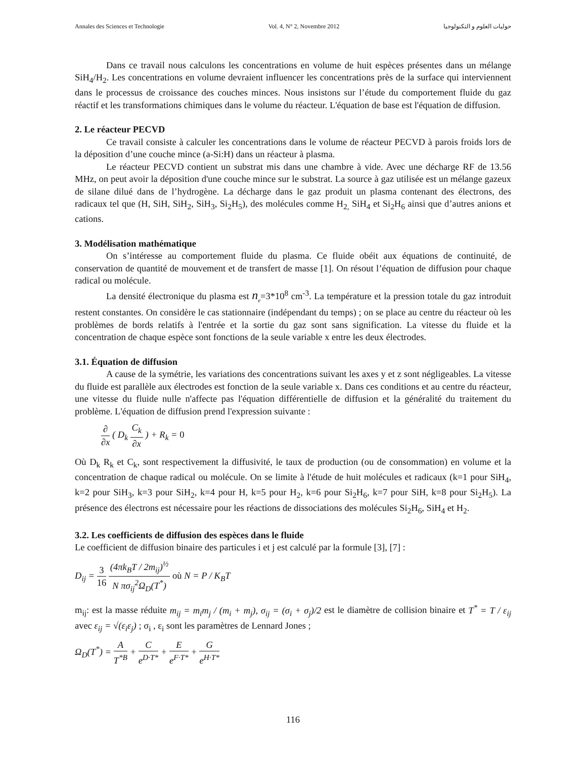Annales des Sciences et Technologie Vol. 4, N° 2, Novembre 2012 حوليات العلوم و التكنولوجيا
Dans ce travail nous calculons les concentrations en volume de huit espèces présentes dans un mélange SiH<sub>4</sub>/H<sub>2</sub>. Les concentrations en volume devraient influencer les concentrations près de la surface qui interviennent dans le processus de croissance des couches minces. Nous insistons sur l’étude du comportement fluide du gaz réactif et les transformations chimiques dans le volume du réacteur. L'équation de base est l'équation de diffusion.
2. Le réacteur PECVD
Ce travail consiste à calculer les concentrations dans le volume de réacteur PECVD à parois froids lors de la déposition d’une couche mince (a-Si:H) dans un réacteur à plasma.
Le réacteur PECVD contient un substrat mis dans une chambre à vide. Avec une décharge RF de 13.56 MHz, on peut avoir la déposition d'une couche mince sur le substrat. La source à gaz utilisée est un mélange gazeux de silane dilué dans de l’hydrogène. La décharge dans le gaz produit un plasma contenant des électrons, des radicaux tel que (H, SiH, SiH<sub>2</sub>, SiH<sub>3</sub>, Si<sub>2</sub>H<sub>5</sub>), des molécules comme H<sub>2,</sub> SiH<sub>4</sub> et Si<sub>2</sub>H<sub>6</sub> ainsi que d’autres anions et cations.
3. Modélisation mathématique
On s’intéresse au comportement fluide du plasma. Ce fluide obéit aux équations de continuité, de conservation de quantité de mouvement et de transfert de masse [1]. On résout l’équation de diffusion pour chaque radical ou molécule.
La densité électronique du plasma est n<sub>e</sub>=3*10<sup>8</sup> cm<sup>-3</sup>. La température et la pression totale du gaz introduit restent constantes. On considère le cas stationnaire (indépendant du temps) ; on se place au centre du réacteur où les problèmes de bords relatifs à l'entrée et la sortie du gaz sont sans signification. La vitesse du fluide et la concentration de chaque espèce sont fonctions de la seule variable x entre les deux électrodes.
3.1. Équation de diffusion
A cause de la symétrie, les variations des concentrations suivant les axes y et z sont négligeables. La vitesse du fluide est parallèle aux électrodes est fonction de la seule variable x. Dans ces conditions et au centre du réacteur, une vitesse du fluide nulle n'affecte pas l'équation différentielle de diffusion et la généralité du traitement du problème. L'équation de diffusion prend l'expression suivante :
∂ ∂x ( D<sub>k</sub> C<sub>k</sub> ∂x ) + R<sub>k</sub> = 0
Où D<sub>k</sub> R<sub>k</sub> et C<sub>k</sub>, sont respectivement la diffusivité, le taux de production (ou de consommation) en volume et la concentration de chaque radical ou molécule. On se limite à l'étude de huit molécules et radicaux (k=1 pour SiH<sub>4</sub>, k=2 pour SiH<sub>3</sub>, k=3 pour SiH<sub>2</sub>, k=4 pour H, k=5 pour H<sub>2</sub>, k=6 pour Si<sub>2</sub>H<sub>6</sub>, k=7 pour SiH, k=8 pour Si<sub>2</sub>H<sub>5</sub>). La présence des électrons est nécessaire pour les réactions de dissociations des molécules Si<sub>2</sub>H<sub>6</sub>, SiH<sub>4</sub> et H<sub>2</sub>.
3.2. Les coefficients de diffusion des espèces dans le fluide
Le coefficient de diffusion binaire des particules i et j est calculé par la formule [3], [7] :
D<sub>ij</sub> = 3 16 (4πk<sub>B</sub>T / 2m<sub>ij</sub>)<sup>½</sup> N πσ<sub>ij</sub><sup>2</sup>Ω<sub>D</sub>(T<sup>*</sup>) où N = P / K<sub>B</sub>T
m<sub>ij</sub>: est la masse réduite m<sub>ij</sub> = m<sub>i</sub>m<sub>j</sub> / (m<sub>i</sub> + m<sub>j</sub>), σ<sub>ij</sub> = (σ<sub>i</sub> + σ<sub>j</sub>)/2 est le diamètre de collision binaire et T<sup>*</sup> = T / ε<sub>ij</sub> avec ε<sub>ij</sub> = √(ε<sub>i</sub>ε<sub>j</sub>) ; σ<sub>i</sub> , ε<sub>i</sub> sont les paramètres de Lennard Jones ;
Ω<sub>D</sub>(T<sup>*</sup>) = A T<sup>*B</sup> + C e<sup>D·T*</sup> + E e<sup>F·T*</sup> + G e<sup>H·T*</sup>
116